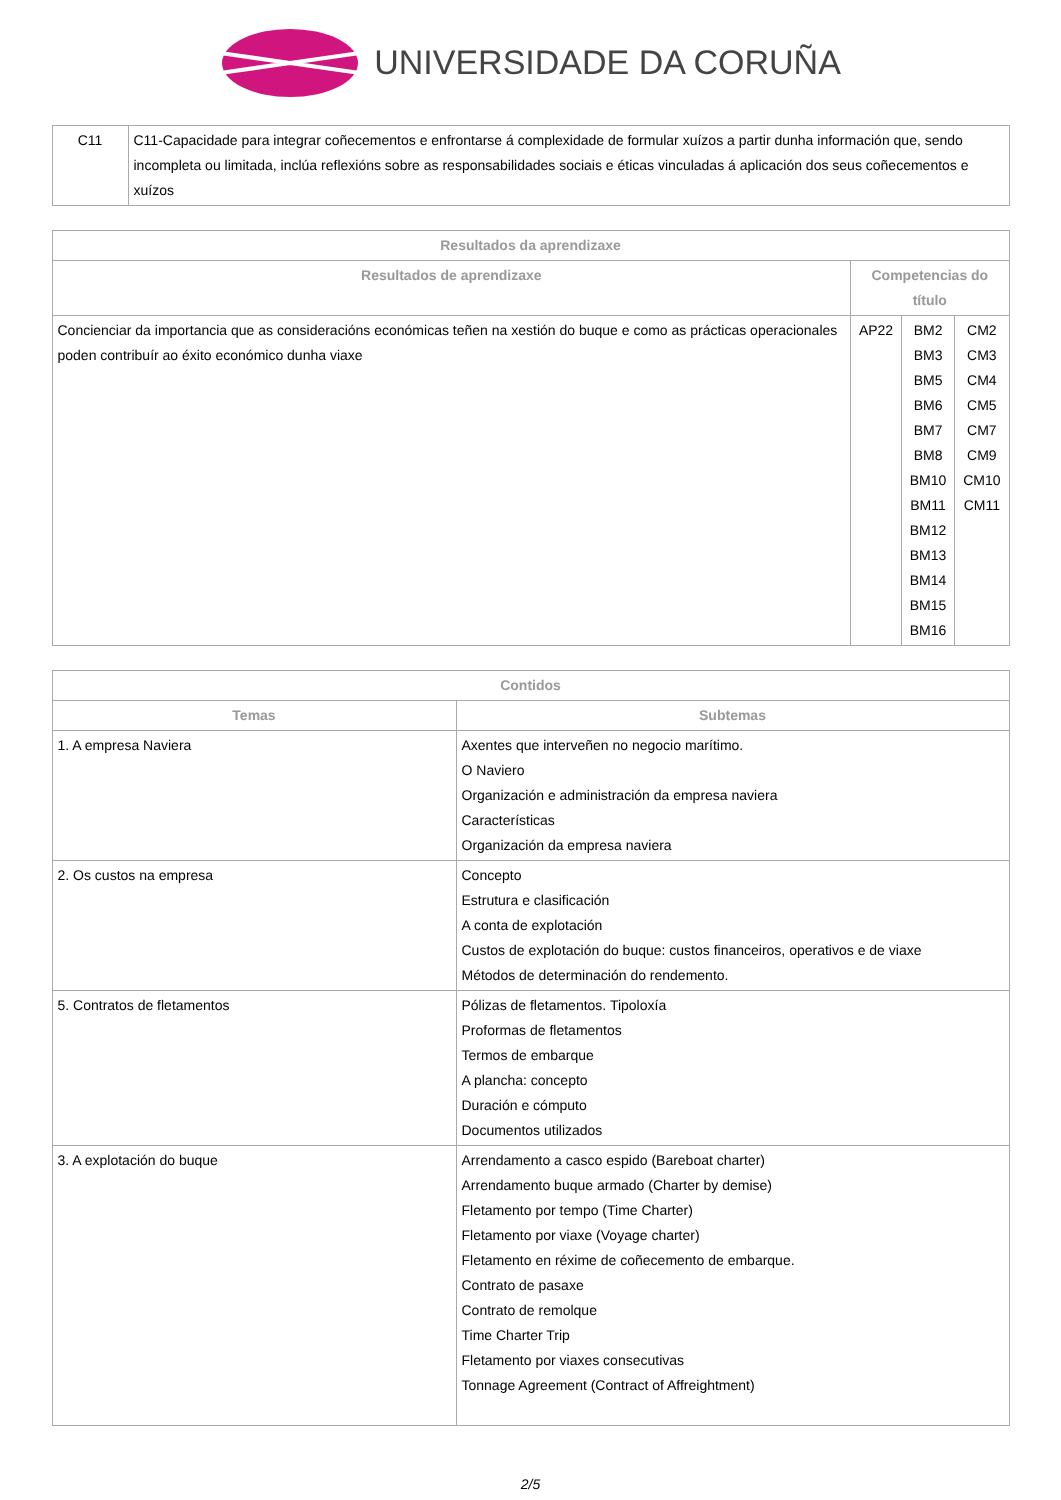UNIVERSIDADE DA CORUÑA
| C11 | C11-Capacidade para integrar coñecementos e enfrontarse á complexidade de formular xuízos a partir dunha información que, sendo incompleta ou limitada, inclúa reflexións sobre as responsabilidades sociais e éticas vinculadas á aplicación dos seus coñecementos e xuízos |
| Resultados da aprendizaxe | | | |
| --- | --- | --- | --- |
| Resultados de aprendizaxe | Competencias do título | | |
| Concienciar da importancia que as consideracións económicas teñen na xestión do buque e como as prácticas operacionales poden contribuír ao éxito económico dunha viaxe | AP22 | BM2 BM3 BM5 BM6 BM7 BM8 BM10 BM11 BM12 BM13 BM14 BM15 BM16 | CM2 CM3 CM4 CM5 CM7 CM9 CM10 CM11 |
| Contidos | |
| --- | --- |
| Temas | Subtemas |
| 1. A empresa Naviera | Axentes que interveñen no negocio marítimo. O Naviero Organización e administración da empresa naviera Características Organización da empresa naviera |
| 2. Os custos na empresa | Concepto Estrutura e clasificación A conta de explotación Custos de explotación do buque: custos financeiros, operativos e de viaxe Métodos de determinación do rendemento. |
| 5. Contratos de fletamentos | Pólizas de fletamentos. Tipoloxía Proformas de fletamentos Termos de embarque A plancha: concepto Duración e cómputo Documentos utilizados |
| 3. A explotación do buque | Arrendamento a casco espido (Bareboat charter) Arrendamento buque armado (Charter by demise) Fletamento por tempo (Time Charter) Fletamento por viaxe (Voyage charter) Fletamento en réxime de coñecemento de embarque. Contrato de pasaxe Contrato de remolque Time Charter Trip Fletamento por viaxes consecutivas Tonnage Agreement (Contract of Affreightment) |
2/5